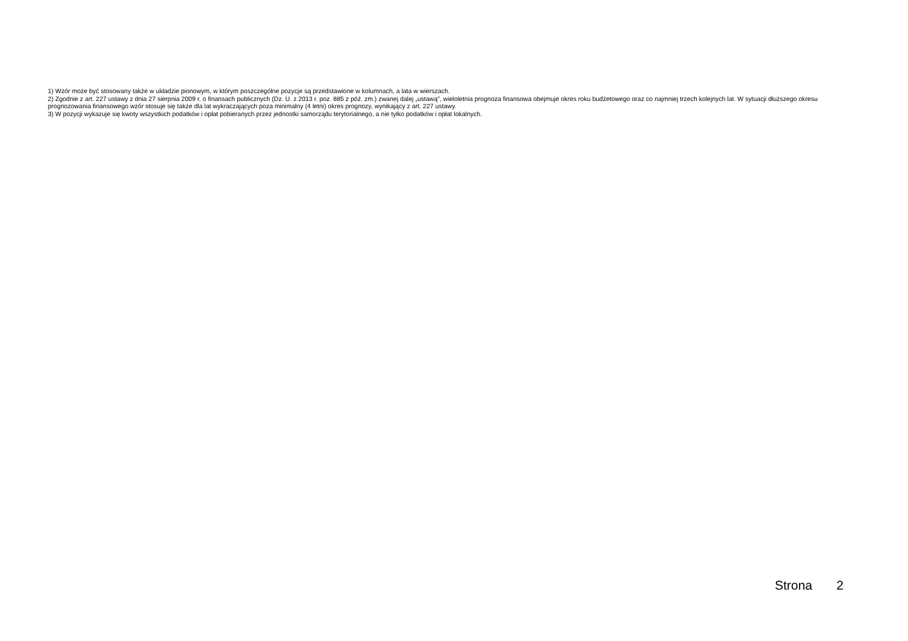1) Wzór może być stosowany także w układzie pionowym, w którym poszczególne pozycje są przedstawione w kolumnach, a lata w wierszach.
2) Zgodnie z art. 227 ustawy z dnia 27 sierpnia 2009 r. o finansach publicznych (Dz. U. z 2013 r. poz. 885 z póź. zm.) zwanej dalej „ustawą”, wieloletnia prognoza finansowa obejmuje okres roku budżetowego oraz co najmniej trzech kolejnych lat. W sytuacji dłuższego okresu prognozowania finansowego wzór stosuje się także dla lat wykraczających poza minimalny (4 letni) okres prognozy, wynikający z art. 227 ustawy.
3) W pozycji wykazuje się kwoty wszystkich podatków i opłat pobieranych przez jednostki samorządu terytorialnego, a nie tylko podatków i opłat lokalnych.
Strona 2